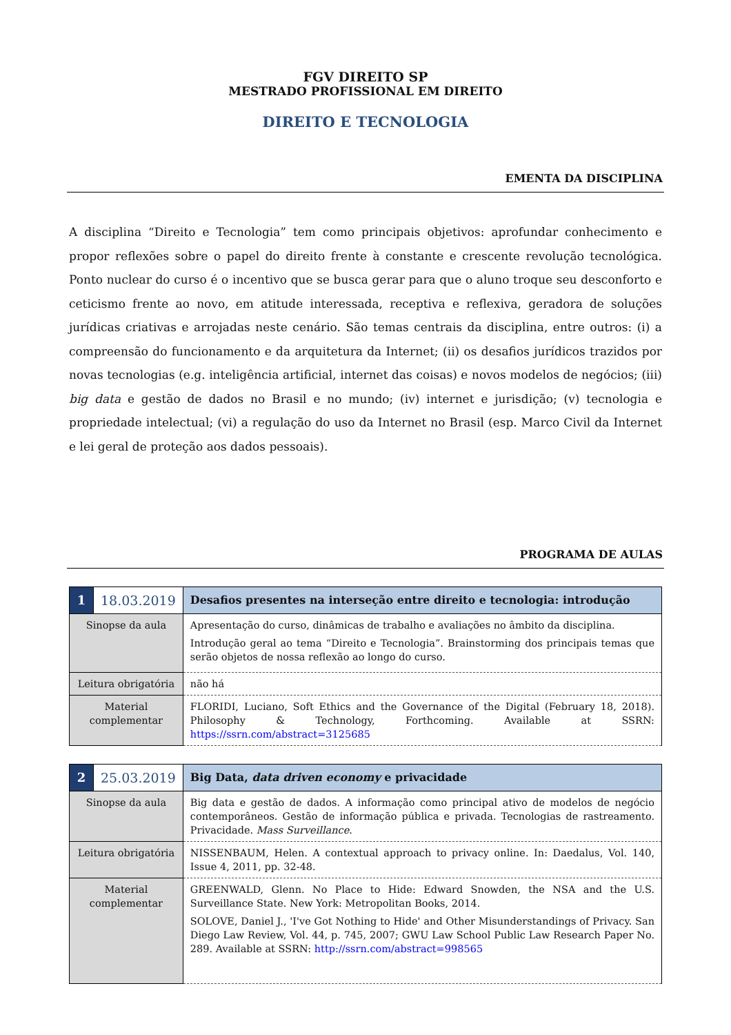FGV DIREITO SP
MESTRADO PROFISSIONAL EM DIREITO
DIREITO E TECNOLOGIA
EMENTA DA DISCIPLINA
A disciplina “Direito e Tecnologia” tem como principais objetivos: aprofundar conhecimento e propor reflexões sobre o papel do direito frente à constante e crescente revolução tecnológica. Ponto nuclear do curso é o incentivo que se busca gerar para que o aluno troque seu desconforto e ceticismo frente ao novo, em atitude interessada, receptiva e reflexiva, geradora de soluções jurídicas criativas e arrojadas neste cenário. São temas centrais da disciplina, entre outros: (i) a compreensão do funcionamento e da arquitetura da Internet; (ii) os desafios jurídicos trazidos por novas tecnologias (e.g. inteligência artificial, internet das coisas) e novos modelos de negócios; (iii) big data e gestão de dados no Brasil e no mundo; (iv) internet e jurisdição; (v) tecnologia e propriedade intelectual; (vi) a regulação do uso da Internet no Brasil (esp. Marco Civil da Internet e lei geral de proteção aos dados pessoais).
PROGRAMA DE AULAS
| 1 | 18.03.2019 | Desafios presentes na interseção entre direito e tecnologia: introdução |
| Sinopse da aula | | Apresentação do curso, dinâmicas de trabalho e avaliações no âmbito da disciplina. Introdução geral ao tema “Direito e Tecnologia”. Brainstorming dos principais temas que serão objetos de nossa reflexão ao longo do curso. |
| Leitura obrigatória | | não há |
| Material complementar | | FLORIDI, Luciano, Soft Ethics and the Governance of the Digital (February 18, 2018). Philosophy & Technology, Forthcoming. Available at SSRN: https://ssrn.com/abstract=3125685 |
| 2 | 25.03.2019 | Big Data, data driven economy e privacidade |
| Sinopse da aula | | Big data e gestão de dados. A informação como principal ativo de modelos de negócio contemporâneos. Gestão de informação pública e privada. Tecnologias de rastreamento. Privacidade. Mass Surveillance . |
| Leitura obrigatória | | NISSENBAUM, Helen. A contextual approach to privacy online. In: Daedalus, Vol. 140, Issue 4, 2011, pp. 32-48. |
| Material complementar | | GREENWALD, Glenn. No Place to Hide: Edward Snowden, the NSA and the U.S. Surveillance State. New York: Metropolitan Books, 2014. SOLOVE, Daniel J., 'I've Got Nothing to Hide' and Other Misunderstandings of Privacy. San Diego Law Review, Vol. 44, p. 745, 2007; GWU Law School Public Law Research Paper No. 289. Available at SSRN: http://ssrn.com/abstract=998565 |